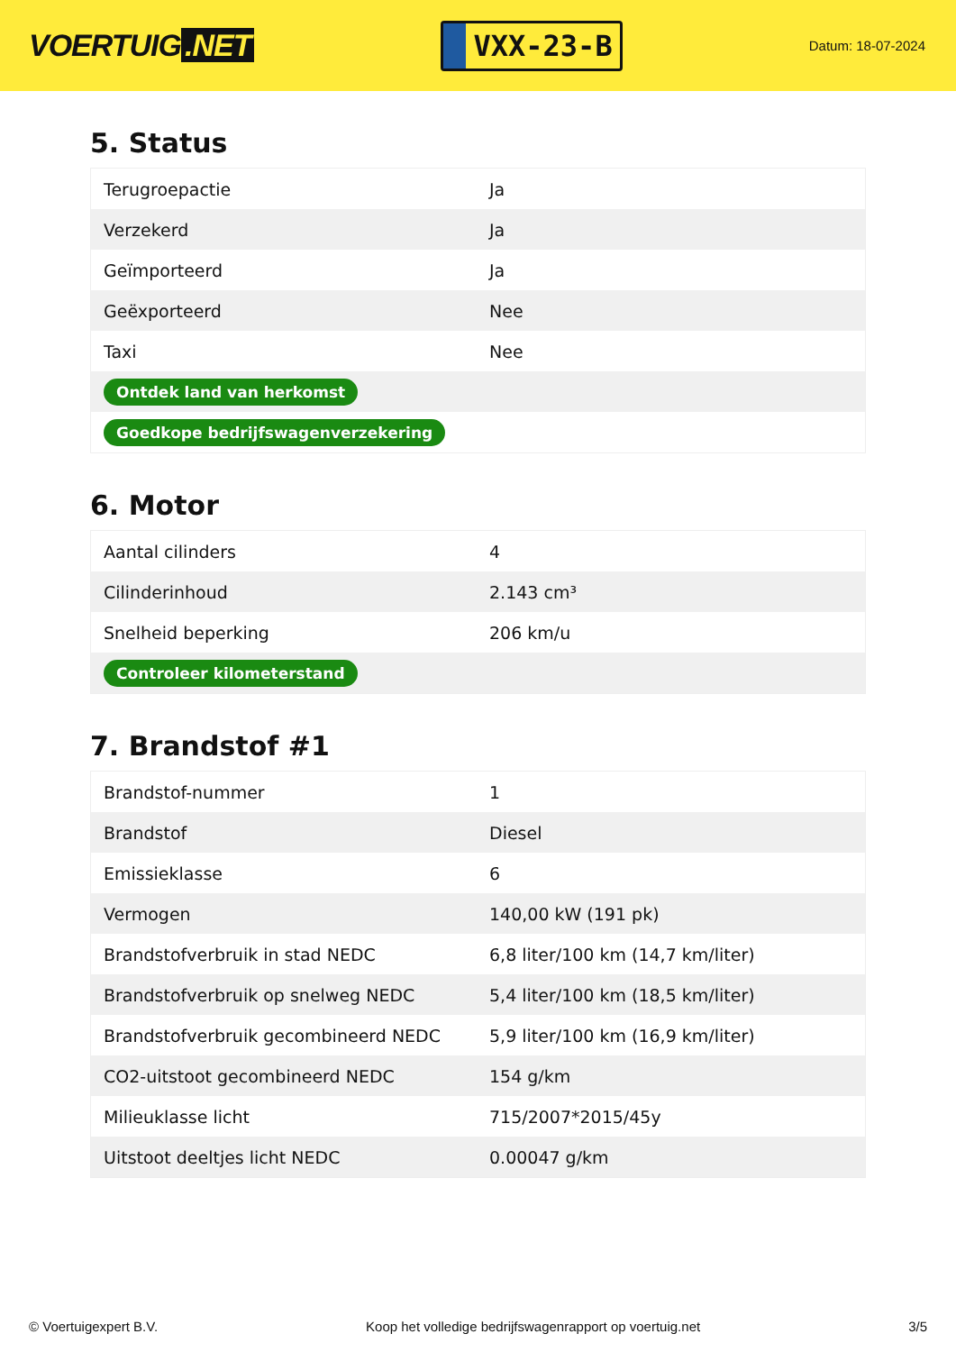VOERTUIG.NET
VXX-23-B
Datum: 18-07-2024
5. Status
| Terugroepactie | Ja |
| Verzekerd | Ja |
| Geïmporteerd | Ja |
| Geëxporteerd | Nee |
| Taxi | Nee |
| Ontdek land van herkomst | |
| Goedkope bedrijfswagenverzekering | |
6. Motor
| Aantal cilinders | 4 |
| Cilinderinhoud | 2.143 cm³ |
| Snelheid beperking | 206 km/u |
| Controleer kilometerstand | |
7. Brandstof #1
| Brandstof-nummer | 1 |
| Brandstof | Diesel |
| Emissieklasse | 6 |
| Vermogen | 140,00 kW (191 pk) |
| Brandstofverbruik in stad NEDC | 6,8 liter/100 km (14,7 km/liter) |
| Brandstofverbruik op snelweg NEDC | 5,4 liter/100 km (18,5 km/liter) |
| Brandstofverbruik gecombineerd NEDC | 5,9 liter/100 km (16,9 km/liter) |
| CO2-uitstoot gecombineerd NEDC | 154 g/km |
| Milieuklasse licht | 715/2007*2015/45y |
| Uitstoot deeltjes licht NEDC | 0.00047 g/km |
© Voertuigexpert B.V. Koop het volledige bedrijfswagenrapport op voertuig.net 3/5